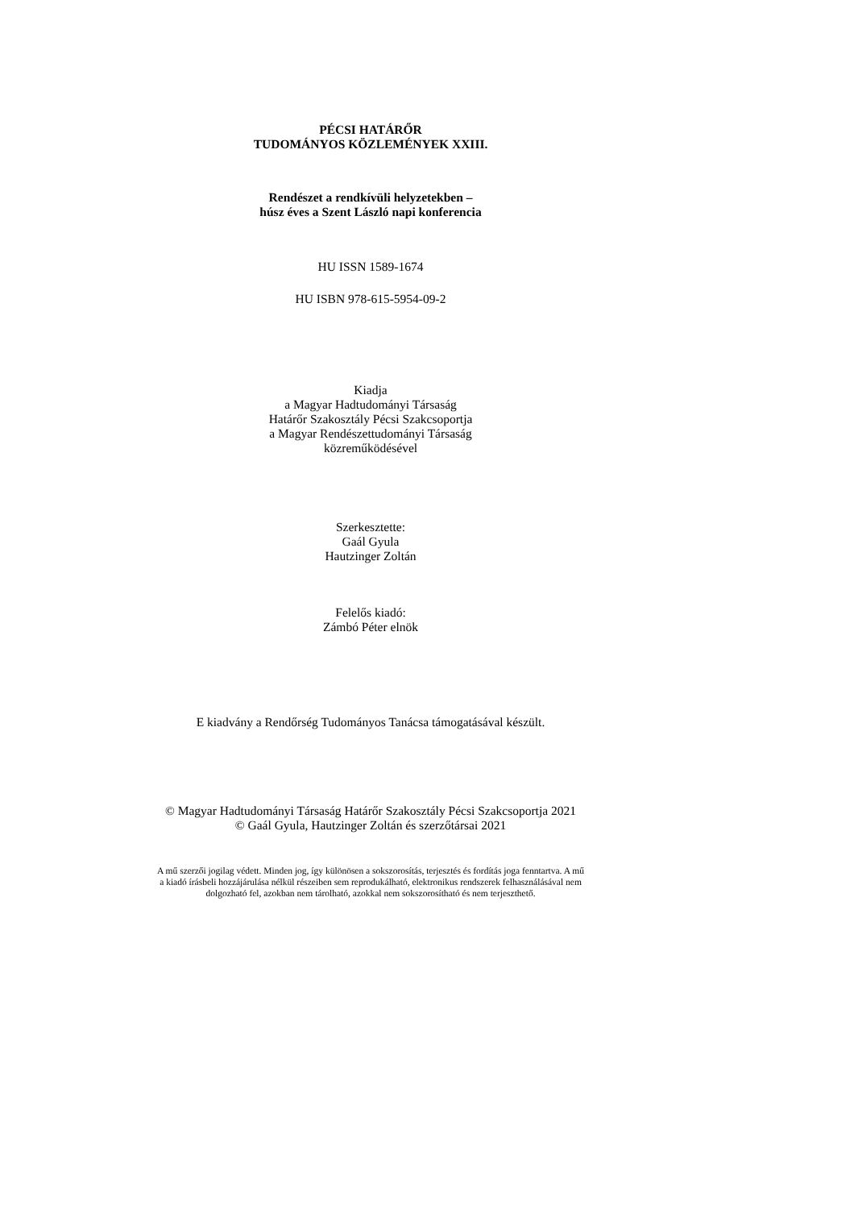PÉCSI HATÁRŐR
TUDOMÁNYOS KÖZLEMÉNYEK XXIII.
Rendészet a rendkívüli helyzetekben –
húsz éves a Szent László napi konferencia
HU ISSN 1589-1674
HU ISBN 978-615-5954-09-2
Kiadja
a Magyar Hadtudományi Társaság
Határőr Szakosztály Pécsi Szakcsoportja
a Magyar Rendészettudományi Társaság
közreműködésével
Szerkesztette:
Gaál Gyula
Hautzinger Zoltán
Felelős kiadó:
Zámbó Péter elnök
E kiadvány a Rendőrség Tudományos Tanácsa támogatásával készült.
© Magyar Hadtudományi Társaság Határőr Szakosztály Pécsi Szakcsoportja 2021
© Gaál Gyula, Hautzinger Zoltán és szerzőtársai 2021
A mű szerzői jogilag védett. Minden jog, így különösen a sokszorosítás, terjesztés és fordítás joga fenntartva. A mű
a kiadó írásbeli hozzájárulása nélkül részeiben sem reprodukálható, elektronikus rendszerek felhasználásával nem
dolgozható fel, azokban nem tárolható, azokkal nem sokszorosítható és nem terjeszthető.